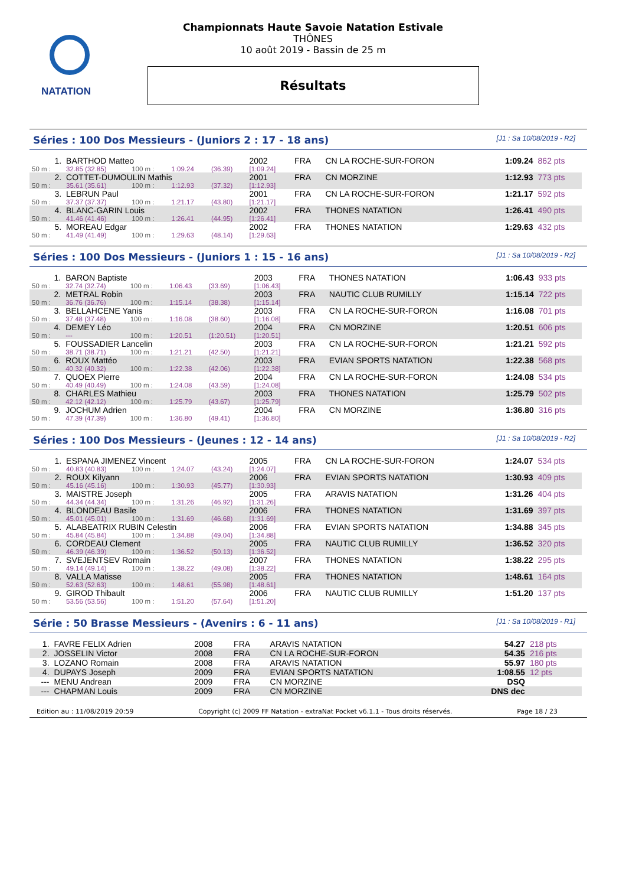NATATION
Championnats Haute Savoie Natation Estivale
THÔNES
10 août 2019 - Bassin de 25 m
Résultats
Séries : 100 Dos Messieurs - (Juniors 2 : 17 - 18 ans) [J1 : Sa 10/08/2019 - R2]
| 1. | BARTHOD Matteo | | | | 2002 | FRA | CN LA ROCHE-SUR-FORON | 1:09.24 | 862 pts |
| 50 m : | 32.85 (32.85) | 100 m : | 1:09.24 | (36.39) | [1:09.24] | | | | |
| 2. | COTTET-DUMOULIN Mathis | | | | 2001 | FRA | CN MORZINE | 1:12.93 | 773 pts |
| 50 m : | 35.61 (35.61) | 100 m : | 1:12.93 | (37.32) | [1:12.93] | | | | |
| 3. | LEBRUN Paul | | | | 2001 | FRA | CN LA ROCHE-SUR-FORON | 1:21.17 | 592 pts |
| 50 m : | 37.37 (37.37) | 100 m : | 1:21.17 | (43.80) | [1:21.17] | | | | |
| 4. | BLANC-GARIN Louis | | | | 2002 | FRA | THONES NATATION | 1:26.41 | 490 pts |
| 50 m : | 41.46 (41.46) | 100 m : | 1:26.41 | (44.95) | [1:26.41] | | | | |
| 5. | MOREAU Edgar | | | | 2002 | FRA | THONES NATATION | 1:29.63 | 432 pts |
| 50 m : | 41.49 (41.49) | 100 m : | 1:29.63 | (48.14) | [1:29.63] | | | | |
Séries : 100 Dos Messieurs - (Juniors 1 : 15 - 16 ans) [J1 : Sa 10/08/2019 - R2]
| 1. | BARON Baptiste | | | | 2003 | FRA | THONES NATATION | 1:06.43 | 933 pts |
| 50 m : | 32.74 (32.74) | 100 m : | 1:06.43 | (33.69) | [1:06.43] | | | | |
| 2. | METRAL Robin | | | | 2003 | FRA | NAUTIC CLUB RUMILLY | 1:15.14 | 722 pts |
| 50 m : | 36.76 (36.76) | 100 m : | 1:15.14 | (38.38) | [1:15.14] | | | | |
| 3. | BELLAHCENE Yanis | | | | 2003 | FRA | CN LA ROCHE-SUR-FORON | 1:16.08 | 701 pts |
| 50 m : | 37.48 (37.48) | 100 m : | 1:16.08 | (38.60) | [1:16.08] | | | | |
| 4. | DEMEY Léo | | | | 2004 | FRA | CN MORZINE | 1:20.51 | 606 pts |
| 50 m : | --- | 100 m : | 1:20.51 | (1:20.51) | [1:20.51] | | | | |
| 5. | FOUSSADIER Lancelin | | | | 2003 | FRA | CN LA ROCHE-SUR-FORON | 1:21.21 | 592 pts |
| 50 m : | 38.71 (38.71) | 100 m : | 1:21.21 | (42.50) | [1:21.21] | | | | |
| 6. | ROUX Mattéo | | | | 2003 | FRA | EVIAN SPORTS NATATION | 1:22.38 | 568 pts |
| 50 m : | 40.32 (40.32) | 100 m : | 1:22.38 | (42.06) | [1:22.38] | | | | |
| 7. | QUOEX Pierre | | | | 2004 | FRA | CN LA ROCHE-SUR-FORON | 1:24.08 | 534 pts |
| 50 m : | 40.49 (40.49) | 100 m : | 1:24.08 | (43.59) | [1:24.08] | | | | |
| 8. | CHARLES Mathieu | | | | 2003 | FRA | THONES NATATION | 1:25.79 | 502 pts |
| 50 m : | 42.12 (42.12) | 100 m : | 1:25.79 | (43.67) | [1:25.79] | | | | |
| 9. | JOCHUM Adrien | | | | 2004 | FRA | CN MORZINE | 1:36.80 | 316 pts |
| 50 m : | 47.39 (47.39) | 100 m : | 1:36.80 | (49.41) | [1:36.80] | | | | |
Séries : 100 Dos Messieurs - (Jeunes : 12 - 14 ans) [J1 : Sa 10/08/2019 - R2]
| 1. | ESPANA JIMENEZ Vincent | | | | 2005 | FRA | CN LA ROCHE-SUR-FORON | 1:24.07 | 534 pts |
| 50 m : | 40.83 (40.83) | 100 m : | 1:24.07 | (43.24) | [1:24.07] | | | | |
| 2. | ROUX Kilyann | | | | 2006 | FRA | EVIAN SPORTS NATATION | 1:30.93 | 409 pts |
| 50 m : | 45.16 (45.16) | 100 m : | 1:30.93 | (45.77) | [1:30.93] | | | | |
| 3. | MAISTRE Joseph | | | | 2005 | FRA | ARAVIS NATATION | 1:31.26 | 404 pts |
| 50 m : | 44.34 (44.34) | 100 m : | 1:31.26 | (46.92) | [1:31.26] | | | | |
| 4. | BLONDEAU Basile | | | | 2006 | FRA | THONES NATATION | 1:31.69 | 397 pts |
| 50 m : | 45.01 (45.01) | 100 m : | 1:31.69 | (46.68) | [1:31.69] | | | | |
| 5. | ALABEATRIX RUBIN Celestin | | | | 2006 | FRA | EVIAN SPORTS NATATION | 1:34.88 | 345 pts |
| 50 m : | 45.84 (45.84) | 100 m : | 1:34.88 | (49.04) | [1:34.88] | | | | |
| 6. | CORDEAU Clement | | | | 2005 | FRA | NAUTIC CLUB RUMILLY | 1:36.52 | 320 pts |
| 50 m : | 46.39 (46.39) | 100 m : | 1:36.52 | (50.13) | [1:36.52] | | | | |
| 7. | SVEJENTSEV Romain | | | | 2007 | FRA | THONES NATATION | 1:38.22 | 295 pts |
| 50 m : | 49.14 (49.14) | 100 m : | 1:38.22 | (49.08) | [1:38.22] | | | | |
| 8. | VALLA Matisse | | | | 2005 | FRA | THONES NATATION | 1:48.61 | 164 pts |
| 50 m : | 52.63 (52.63) | 100 m : | 1:48.61 | (55.98) | [1:48.61] | | | | |
| 9. | GIROD Thibault | | | | 2006 | FRA | NAUTIC CLUB RUMILLY | 1:51.20 | 137 pts |
| 50 m : | 53.56 (53.56) | 100 m : | 1:51.20 | (57.64) | [1:51.20] | | | | |
Série : 50 Brasse Messieurs - (Avenirs : 6 - 11 ans) [J1 : Sa 10/08/2019 - R1]
| 1. | FAVRE FELIX Adrien | 2008 | FRA | ARAVIS NATATION | 54.27 | 218 pts |
| 2. | JOSSELIN Victor | 2008 | FRA | CN LA ROCHE-SUR-FORON | 54.35 | 216 pts |
| 3. | LOZANO Romain | 2008 | FRA | ARAVIS NATATION | 55.97 | 180 pts |
| 4. | DUPAYS Joseph | 2009 | FRA | EVIAN SPORTS NATATION | 1:08.55 | 12 pts |
| --- | MENU Andrean | 2009 | FRA | CN MORZINE | DSQ | |
| --- | CHAPMAN Louis | 2009 | FRA | CN MORZINE | DNS dec | |
Edition au : 11/08/2019 20:59 Copyright (c) 2009 FF Natation - extraNat Pocket v6.1.1 - Tous droits réservés. Page 18 / 23